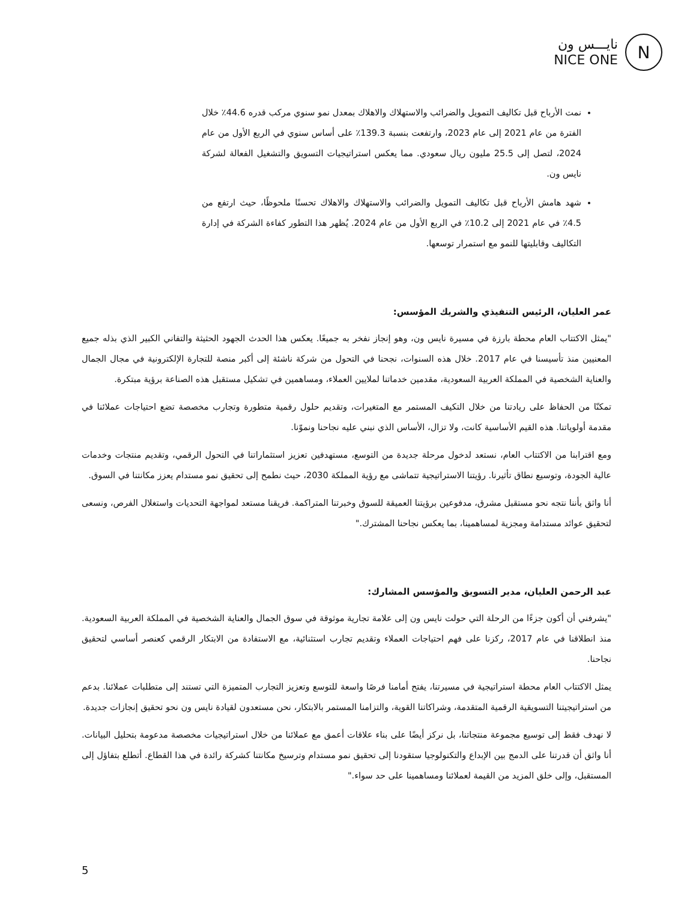نايـــس ون
NICE ONE
N
نمت الأرباح قبل تكاليف التمويل والضرائب والاستهلاك والاهلاك بمعدل نمو سنوي مركب قدره 44.6٪ خلال الفترة من عام 2021 إلى عام 2023، وارتفعت بنسبة 139.3٪ على أساس سنوي في الربع الأول من عام 2024، لتصل إلى 25.5 مليون ريال سعودي. مما يعكس استراتيجيات التسويق والتشغيل الفعالة لشركة نايس ون.
شهد هامش الأرباح قبل تكاليف التمويل والضرائب والاستهلاك والاهلاك تحسنًا ملحوظًا، حيث ارتفع من 4.5٪ في عام 2021 إلى 10.2٪ في الربع الأول من عام 2024. يُظهر هذا التطور كفاءة الشركة في إدارة التكاليف وقابليتها للنمو مع استمرار توسعها.
عمر العليان، الرئيس التنفيذي والشريك المؤسس:
"يمثل الاكتتاب العام محطة بارزة في مسيرة نايس ون، وهو إنجاز نفخر به جميعًا. يعكس هذا الحدث الجهود الحثيثة والتفاني الكبير الذي بذله جميع المعنيين منذ تأسيسنا في عام 2017. خلال هذه السنوات، نجحنا في التحول من شركة ناشئة إلى أكبر منصة للتجارة الإلكترونية في مجال الجمال والعناية الشخصية في المملكة العربية السعودية، مقدمين خدماتنا لملايين العملاء، ومساهمين في تشكيل مستقبل هذه الصناعة برؤية مبتكرة.
تمكنّا من الحفاظ على ريادتنا من خلال التكيف المستمر مع المتغيرات، وتقديم حلول رقمية متطورة وتجارب مخصصة تضع احتياجات عملائنا في مقدمة أولوياتنا. هذه القيم الأساسية كانت، ولا تزال، الأساس الذي نبني عليه نجاحنا ونموّنا.
ومع اقترابنا من الاكتتاب العام، نستعد لدخول مرحلة جديدة من التوسع، مستهدفين تعزيز استثماراتنا في التحول الرقمي، وتقديم منتجات وخدمات عالية الجودة، وتوسيع نطاق تأثيرنا. رؤيتنا الاستراتيجية تتماشى مع رؤية المملكة 2030، حيث نطمح إلى تحقيق نمو مستدام يعزز مكانتنا في السوق.
أنا واثق بأننا نتجه نحو مستقبل مشرق، مدفوعين برؤيتنا العميقة للسوق وخبرتنا المتراكمة. فريقنا مستعد لمواجهة التحديات واستغلال الفرص، ونسعى لتحقيق عوائد مستدامة ومجزية لمساهمينا، بما يعكس نجاحنا المشترك."
عبد الرحمن العليان، مدير التسويق والمؤسس المشارك:
"يشرفني أن أكون جزءًا من الرحلة التي حولت نايس ون إلى علامة تجارية موثوقة في سوق الجمال والعناية الشخصية في المملكة العربية السعودية. منذ انطلاقنا في عام 2017، ركزنا على فهم احتياجات العملاء وتقديم تجارب استثنائية، مع الاستفادة من الابتكار الرقمي كعنصر أساسي لتحقيق نجاحنا.
يمثل الاكتتاب العام محطة استراتيجية في مسيرتنا، يفتح أمامنا فرصًا واسعة للتوسع وتعزيز التجارب المتميزة التي تستند إلى متطلبات عملائنا. بدعم من استراتيجيتنا التسويقية الرقمية المتقدمة، وشراكاتنا القوية، والتزامنا المستمر بالابتكار، نحن مستعدون لقيادة نايس ون نحو تحقيق إنجازات جديدة.
لا نهدف فقط إلى توسيع مجموعة منتجاتنا، بل نركز أيضًا على بناء علاقات أعمق مع عملائنا من خلال استراتيجيات مخصصة مدعومة بتحليل البيانات. أنا واثق أن قدرتنا على الدمج بين الإبداع والتكنولوجيا ستقودنا إلى تحقيق نمو مستدام وترسيخ مكانتنا كشركة رائدة في هذا القطاع. أتطلع بتفاؤل إلى المستقبل، وإلى خلق المزيد من القيمة لعملائنا ومساهمينا على حد سواء."
5